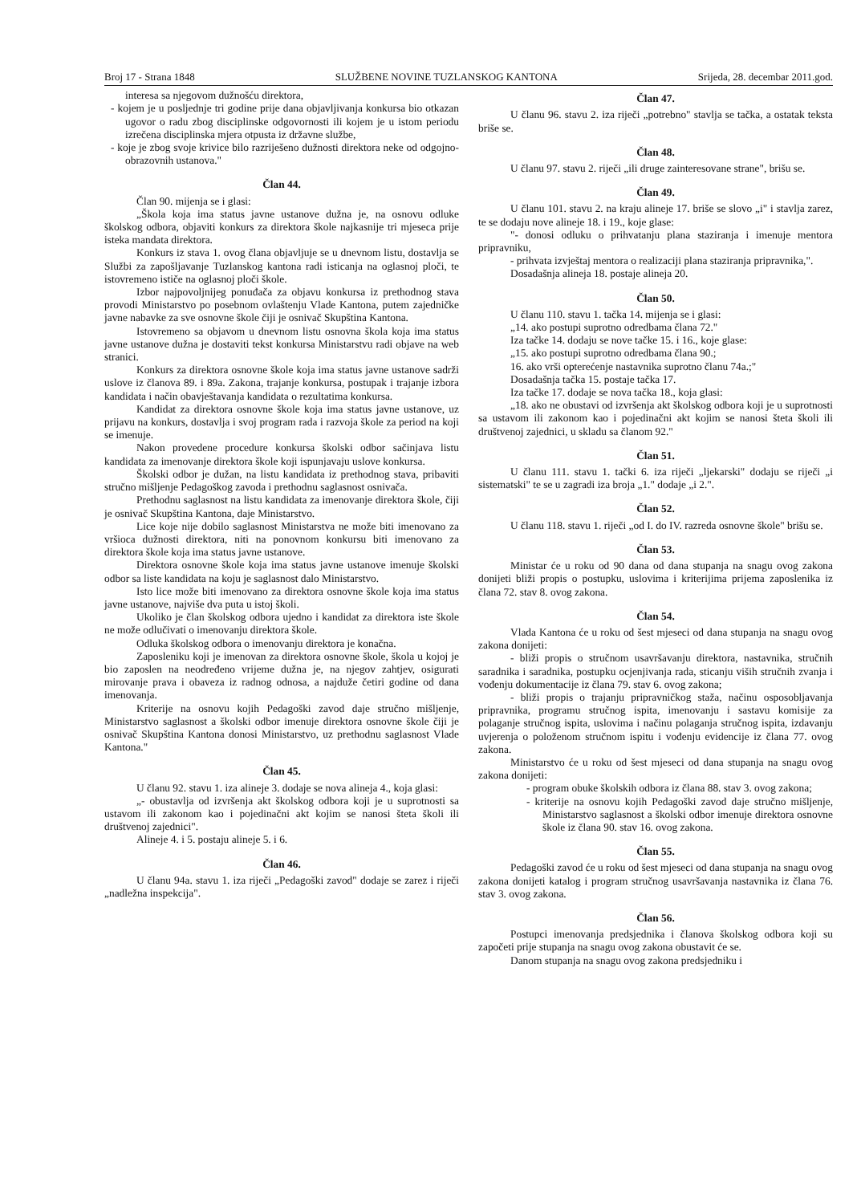Broj 17 - Strana 1848 SLUŽBENE NOVINE TUZLANSKOG KANTONA Srijeda, 28. decembar 2011.god.
interesa sa njegovom dužnošću direktora,
- kojem je u posljednje tri godine prije dana objavljivanja konkursa bio otkazan ugovor o radu zbog disciplinske odgovornosti ili kojem je u istom periodu izrečena disciplinska mjera otpusta iz državne službe,
- koje je zbog svoje krivice bilo razriješeno dužnosti direktora neke od odgojno-obrazovnih ustanova."
Član 44.
Član 90. mijenja se i glasi:
„Škola koja ima status javne ustanove dužna je, na osnovu odluke školskog odbora, objaviti konkurs za direktora škole najkasnije tri mjeseca prije isteka mandata direktora.
Konkurs iz stava 1. ovog člana objavljuje se u dnevnom listu, dostavlja se Službi za zapošljavanje Tuzlanskog kantona radi isticanja na oglasnoj ploči, te istovremeno ističe na oglasnoj ploči škole.
Izbor najpovoljnijeg ponuđača za objavu konkursa iz prethodnog stava provodi Ministarstvo po posebnom ovlaštenju Vlade Kantona, putem zajedničke javne nabavke za sve osnovne škole čiji je osnivač Skupština Kantona.
Istovremeno sa objavom u dnevnom listu osnovna škola koja ima status javne ustanove dužna je dostaviti tekst konkursa Ministarstvu radi objave na web stranici.
Konkurs za direktora osnovne škole koja ima status javne ustanove sadrži uslove iz članova 89. i 89a. Zakona, trajanje konkursa, postupak i trajanje izbora kandidata i način obavještavanja kandidata o rezultatima konkursa.
Kandidat za direktora osnovne škole koja ima status javne ustanove, uz prijavu na konkurs, dostavlja i svoj program rada i razvoja škole za period na koji se imenuje.
Nakon provedene procedure konkursa školski odbor sačinjava listu kandidata za imenovanje direktora škole koji ispunjavaju uslove konkursa.
Školski odbor je dužan, na listu kandidata iz prethodnog stava, pribaviti stručno mišljenje Pedagoškog zavoda i prethodnu saglasnost osnivača.
Prethodnu saglasnost na listu kandidata za imenovanje direktora škole, čiji je osnivač Skupština Kantona, daje Ministarstvo.
Lice koje nije dobilo saglasnost Ministarstva ne može biti imenovano za vršioca dužnosti direktora, niti na ponovnom konkursu biti imenovano za direktora škole koja ima status javne ustanove.
Direktora osnovne škole koja ima status javne ustanove imenuje školski odbor sa liste kandidata na koju je saglasnost dalo Ministarstvo.
Isto lice može biti imenovano za direktora osnovne škole koja ima status javne ustanove, najviše dva puta u istoj školi.
Ukoliko je član školskog odbora ujedno i kandidat za direktora iste škole ne može odlučivati o imenovanju direktora škole.
Odluka školskog odbora o imenovanju direktora je konačna.
Zaposleniku koji je imenovan za direktora osnovne škole, škola u kojoj je bio zaposlen na neodređeno vrijeme dužna je, na njegov zahtjev, osigurati mirovanje prava i obaveza iz radnog odnosa, a najduže četiri godine od dana imenovanja.
Kriterije na osnovu kojih Pedagoški zavod daje stručno mišljenje, Ministarstvo saglasnost a školski odbor imenuje direktora osnovne škole čiji je osnivač Skupština Kantona donosi Ministarstvo, uz prethodnu saglasnost Vlade Kantona."
Član 45.
U članu 92. stavu 1. iza alineje 3. dodaje se nova alineja 4., koja glasi:
„- obustavlja od izvršenja akt školskog odbora koji je u suprotnosti sa ustavom ili zakonom kao i pojedinačni akt kojim se nanosi šteta školi ili društvenoj zajednici".
Alineje 4. i 5. postaju alineje 5. i 6.
Član 46.
U članu 94a. stavu 1. iza riječi „Pedagoški zavod" dodaje se zarez i riječi „nadležna inspekcija".
Član 47.
U članu 96. stavu 2. iza riječi „potrebno" stavlja se tačka, a ostatak teksta briše se.
Član 48.
U članu 97. stavu 2. riječi „ili druge zainteresovane strane", brišu se.
Član 49.
U članu 101. stavu 2. na kraju alineje 17. briše se slovo „i" i stavlja zarez, te se dodaju nove alineje 18. i 19., koje glase:
"- donosi odluku o prihvatanju plana staziranja i imenuje mentora pripravniku,
- prihvata izvještaj mentora o realizaciji plana staziranja pripravnika,".
Dosadašnja alineja 18. postaje alineja 20.
Član 50.
U članu 110. stavu 1. tačka 14. mijenja se i glasi:
„14. ako postupi suprotno odredbama člana 72."
Iza tačke 14. dodaju se nove tačke 15. i 16., koje glase:
„15. ako postupi suprotno odredbama člana 90.;
16. ako vrši opterećenje nastavnika suprotno članu 74a.;"
Dosadašnja tačka 15. postaje tačka 17.
Iza tačke 17. dodaje se nova tačka 18., koja glasi:
„18. ako ne obustavi od izvršenja akt školskog odbora koji je u suprotnosti sa ustavom ili zakonom kao i pojedinačni akt kojim se nanosi šteta školi ili društvenoj zajednici, u skladu sa članom 92."
Član 51.
U članu 111. stavu 1. tački 6. iza riječi „ljekarski" dodaju se riječi „i sistematski" te se u zagradi iza broja „1." dodaje „i 2.".
Član 52.
U članu 118. stavu 1. riječi „od I. do IV. razreda osnovne škole" brišu se.
Član 53.
Ministar će u roku od 90 dana od dana stupanja na snagu ovog zakona donijeti bliži propis o postupku, uslovima i kriterijima prijema zaposlenika iz člana 72. stav 8. ovog zakona.
Član 54.
Vlada Kantona će u roku od šest mjeseci od dana stupanja na snagu ovog zakona donijeti:
- bliži propis o stručnom usavršavanju direktora, nastavnika, stručnih saradnika i saradnika, postupku ocjenjivanja rada, sticanju viših stručnih zvanja i vođenju dokumentacije iz člana 79. stav 6. ovog zakona;
- bliži propis o trajanju pripravničkog staža, načinu osposobljavanja pripravnika, programu stručnog ispita, imenovanju i sastavu komisije za polaganje stručnog ispita, uslovima i načinu polaganja stručnog ispita, izdavanju uvjerenja o položenom stručnom ispitu i vođenju evidencije iz člana 77. ovog zakona.
Ministarstvo će u roku od šest mjeseci od dana stupanja na snagu ovog zakona donijeti:
- program obuke školskih odbora iz člana 88. stav 3. ovog zakona;
- kriterije na osnovu kojih Pedagoški zavod daje stručno mišljenje, Ministarstvo saglasnost a školski odbor imenuje direktora osnovne škole iz člana 90. stav 16. ovog zakona.
Član 55.
Pedagoški zavod će u roku od šest mjeseci od dana stupanja na snagu ovog zakona donijeti katalog i program stručnog usavršavanja nastavnika iz člana 76. stav 3. ovog zakona.
Član 56.
Postupci imenovanja predsjednika i članova školskog odbora koji su započeti prije stupanja na snagu ovog zakona obustavit će se.
Danom stupanja na snagu ovog zakona predsjedniku i